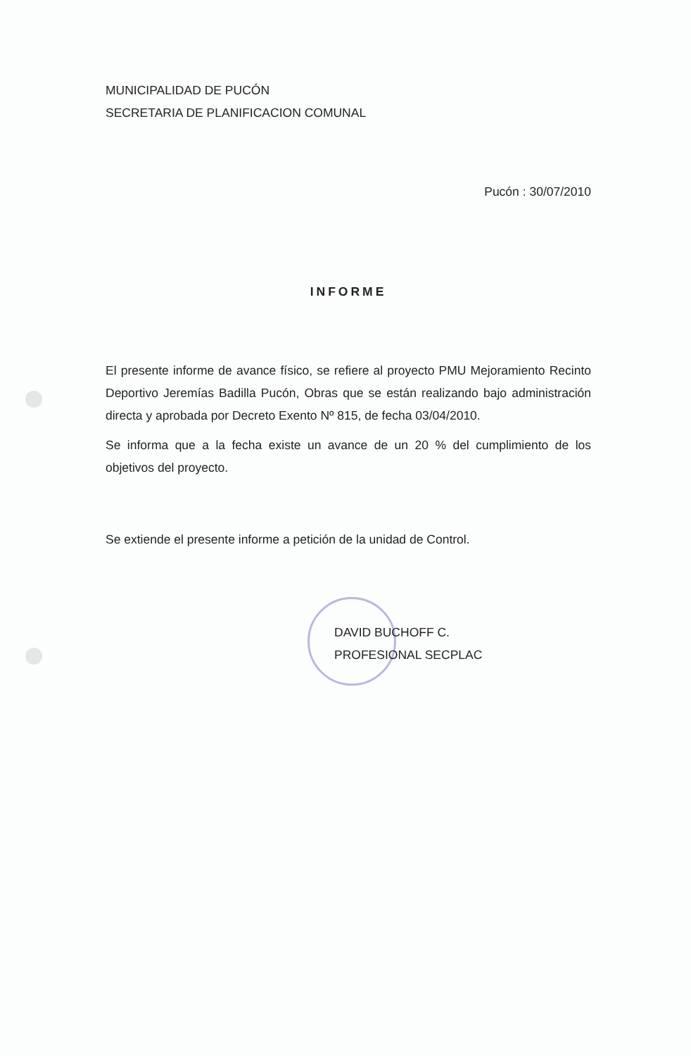MUNICIPALIDAD DE PUCÓN
SECRETARIA DE PLANIFICACION COMUNAL
Pucón : 30/07/2010
INFORME
El presente informe de avance físico, se refiere al proyecto PMU Mejoramiento Recinto Deportivo Jeremías Badilla Pucón, Obras que se están realizando bajo administración directa y aprobada por Decreto Exento Nº 815, de fecha 03/04/2010.
Se informa que a la fecha existe un avance de un 20 % del cumplimiento de los objetivos del proyecto.
Se extiende el presente informe a petición de la unidad de Control.
DAVID BUCHOFF C.
PROFESIONAL SECPLAC